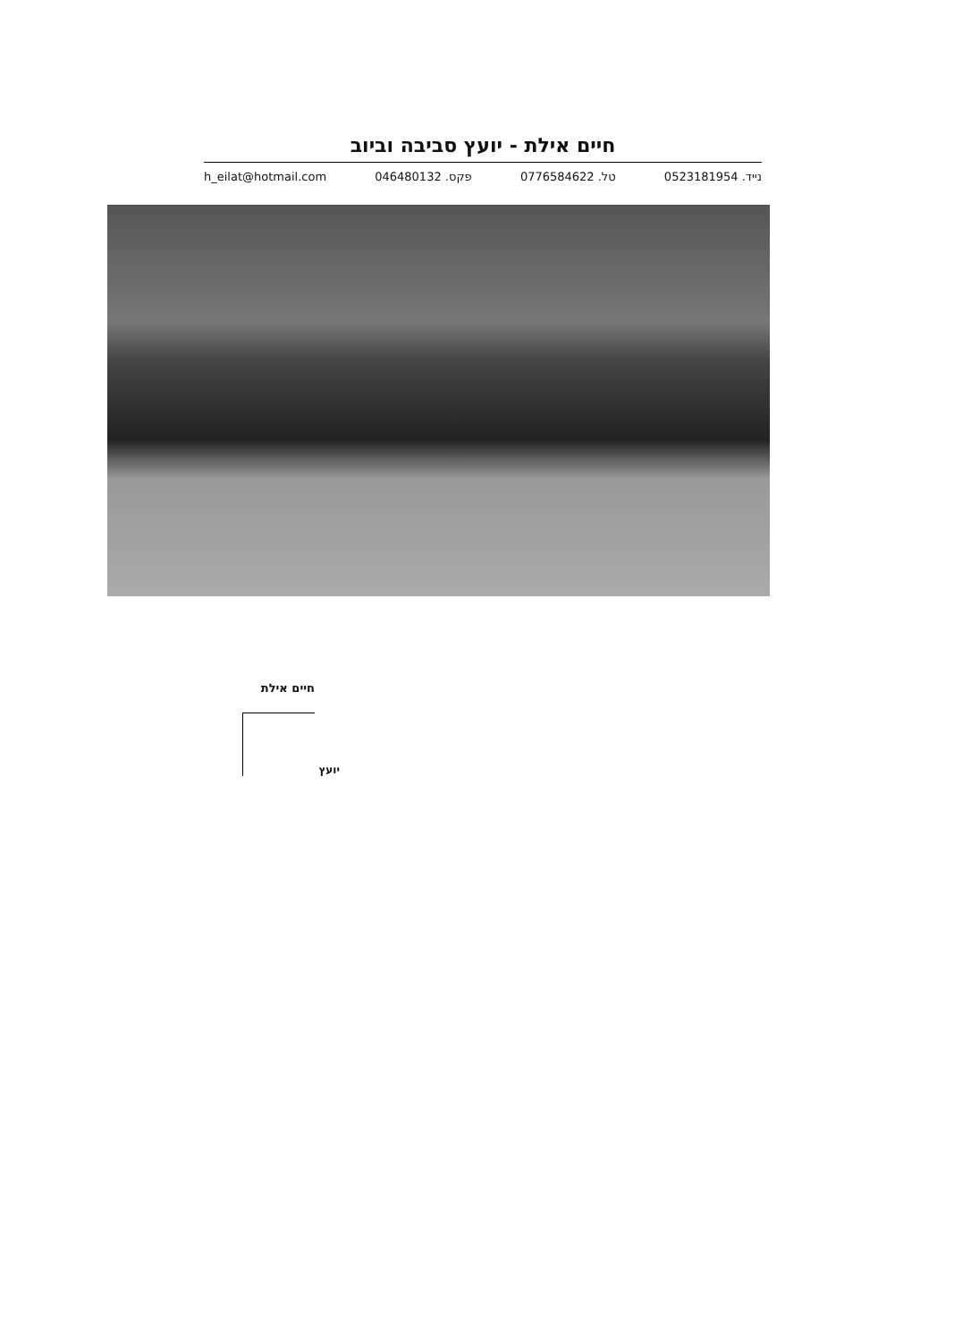חיים אילת - יועץ סביבה וביוב
h_eilat@hotmail.com פקס. 046480132 טל. 0776584622 נייד. 0523181954
חיים אילת
יועץ